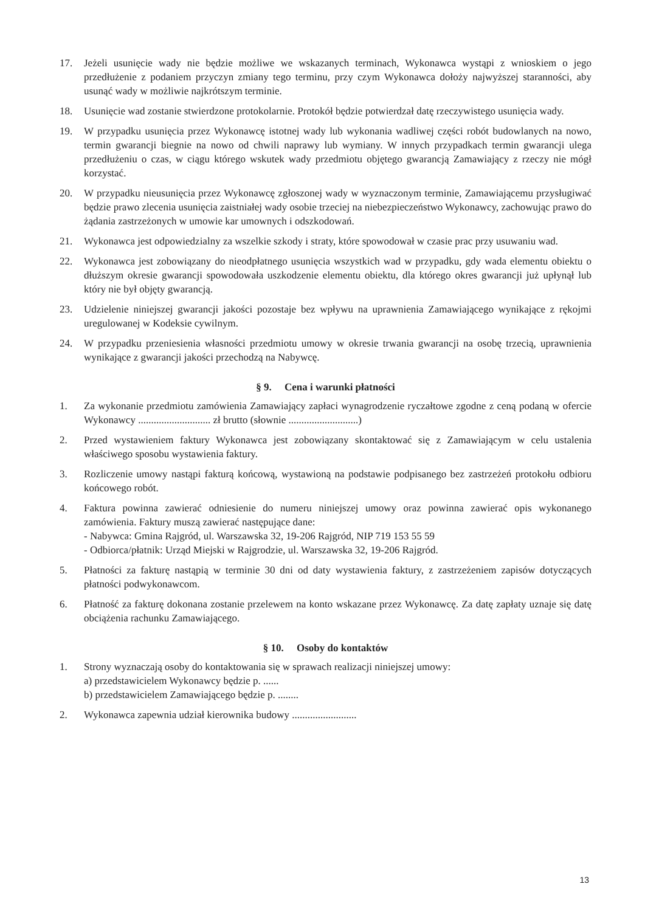17. Jeżeli usunięcie wady nie będzie możliwe we wskazanych terminach, Wykonawca wystąpi z wnioskiem o jego przedłużenie z podaniem przyczyn zmiany tego terminu, przy czym Wykonawca dołoży najwyższej staranności, aby usunąć wady w możliwie najkrótszym terminie.
18. Usunięcie wad zostanie stwierdzone protokolarnie. Protokół będzie potwierdzał datę rzeczywistego usunięcia wady.
19. W przypadku usunięcia przez Wykonawcę istotnej wady lub wykonania wadliwej części robót budowlanych na nowo, termin gwarancji biegnie na nowo od chwili naprawy lub wymiany. W innych przypadkach termin gwarancji ulega przedłużeniu o czas, w ciągu którego wskutek wady przedmiotu objętego gwarancją Zamawiający z rzeczy nie mógł korzystać.
20. W przypadku nieusunięcia przez Wykonawcę zgłoszonej wady w wyznaczonym terminie, Zamawiającemu przysługiwać będzie prawo zlecenia usunięcia zaistniałej wady osobie trzeciej na niebezpieczeństwo Wykonawcy, zachowując prawo do żądania zastrzeżonych w umowie kar umownych i odszkodowań.
21. Wykonawca jest odpowiedzialny za wszelkie szkody i straty, które spowodował w czasie prac przy usuwaniu wad.
22. Wykonawca jest zobowiązany do nieodpłatnego usunięcia wszystkich wad w przypadku, gdy wada elementu obiektu o dłuższym okresie gwarancji spowodowała uszkodzenie elementu obiektu, dla którego okres gwarancji już upłynął lub który nie był objęty gwarancją.
23. Udzielenie niniejszej gwarancji jakości pozostaje bez wpływu na uprawnienia Zamawiającego wynikające z rękojmi uregulowanej w Kodeksie cywilnym.
24. W przypadku przeniesienia własności przedmiotu umowy w okresie trwania gwarancji na osobę trzecią, uprawnienia wynikające z gwarancji jakości przechodzą na Nabywcę.
§ 9. Cena i warunki płatności
1. Za wykonanie przedmiotu zamówienia Zamawiający zapłaci wynagrodzenie ryczałtowe zgodne z ceną podaną w ofercie Wykonawcy ............................ zł brutto (słownie ...........................)
2. Przed wystawieniem faktury Wykonawca jest zobowiązany skontaktować się z Zamawiającym w celu ustalenia właściwego sposobu wystawienia faktury.
3. Rozliczenie umowy nastąpi fakturą końcową, wystawioną na podstawie podpisanego bez zastrzeżeń protokołu odbioru końcowego robót.
4. Faktura powinna zawierać odniesienie do numeru niniejszej umowy oraz powinna zawierać opis wykonanego zamówienia. Faktury muszą zawierać następujące dane:
- Nabywca: Gmina Rajgród, ul. Warszawska 32, 19-206 Rajgród, NIP 719 153 55 59
- Odbiorca/płatnik: Urząd Miejski w Rajgrodzie, ul. Warszawska 32, 19-206 Rajgród.
5. Płatności za fakturę nastąpią w terminie 30 dni od daty wystawienia faktury, z zastrzeżeniem zapisów dotyczących płatności podwykonawcom.
6. Płatność za fakturę dokonana zostanie przelewem na konto wskazane przez Wykonawcę. Za datę zapłaty uznaje się datę obciążenia rachunku Zamawiającego.
§ 10. Osoby do kontaktów
1. Strony wyznaczają osoby do kontaktowania się w sprawach realizacji niniejszej umowy:
a) przedstawicielem Wykonawcy będzie p. ......
b) przedstawicielem Zamawiającego będzie p. ........
2. Wykonawca zapewnia udział kierownika budowy .........................
13